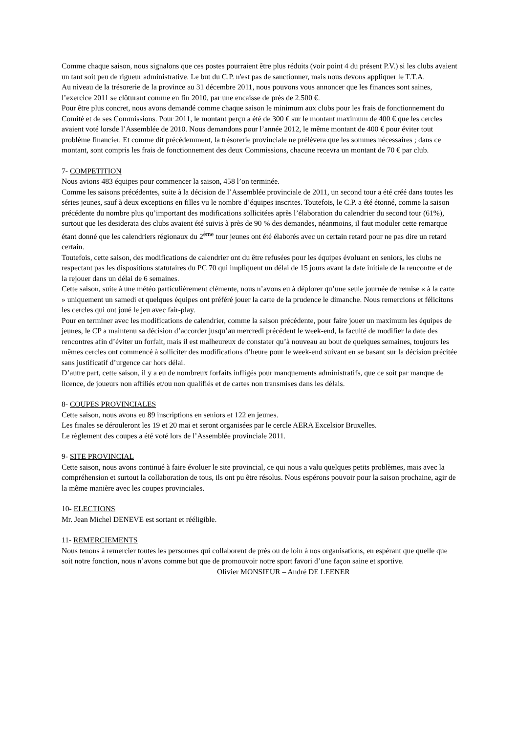Comme chaque saison, nous signalons que ces postes pourraient être plus réduits (voir point 4 du présent P.V.) si les clubs avaient un tant soit peu de rigueur administrative. Le but du C.P. n'est pas de sanctionner, mais nous devons appliquer le T.T.A.
Au niveau de la trésorerie de la province au 31 décembre 2011, nous pouvons vous annoncer que les finances sont saines, l’exercice 2011 se clôturant comme en fin 2010, par une encaisse de près de 2.500 €.
Pour être plus concret, nous avons demandé comme chaque saison le minimum aux clubs pour les frais de fonctionnement du Comité et de ses Commissions. Pour 2011, le montant perçu a été de 300 € sur le montant maximum de 400 € que les cercles avaient voté lorsde l’Assemblée de 2010. Nous demandons pour l’année 2012, le même montant de 400 € pour éviter tout problème financier. Et comme dit précédemment, la trésorerie provinciale ne prélèvera que les sommes nécessaires ; dans ce montant, sont compris les frais de fonctionnement des deux Commissions, chacune recevra un montant de 70 € par club.
7- COMPETITION
Nous avions 483 équipes pour commencer la saison, 458 l’on terminée.
Comme les saisons précédentes, suite à la décision de l’Assemblée provinciale de 2011, un second tour a été créé dans toutes les séries jeunes, sauf à deux exceptions en filles vu le nombre d’équipes inscrites. Toutefois, le C.P. a été étonné, comme la saison précédente du nombre plus qu’important des modifications sollicitées après l’élaboration du calendrier du second tour (61%), surtout que les desiderata des clubs avaient été suivis à près de 90 % des demandes, néanmoins, il faut moduler cette remarque étant donné que les calendriers régionaux du 2<sup>ème</sup> tour jeunes ont été élaborés avec un certain retard pour ne pas dire un retard certain.
Toutefois, cette saison, des modifications de calendrier ont du être refusées pour les équipes évoluant en seniors, les clubs ne respectant pas les dispositions statutaires du PC 70 qui impliquent un délai de 15 jours avant la date initiale de la rencontre et de la rejouer dans un délai de 6 semaines.
Cette saison, suite à une météo particulièrement clémente, nous n’avons eu à déplorer qu’une seule journée de remise « à la carte » uniquement un samedi et quelques équipes ont préféré jouer la carte de la prudence le dimanche. Nous remercions et félicitons les cercles qui ont joué le jeu avec fair-play.
Pour en terminer avec les modifications de calendrier, comme la saison précédente, pour faire jouer un maximum les équipes de jeunes, le CP a maintenu sa décision d’accorder jusqu’au mercredi précédent le week-end, la faculté de modifier la date des rencontres afin d’éviter un forfait, mais il est malheureux de constater qu’à nouveau au bout de quelques semaines, toujours les mêmes cercles ont commencé à solliciter des modifications d’heure pour le week-end suivant en se basant sur la décision précitée sans justificatif d’urgence car hors délai.
D’autre part, cette saison, il y a eu de nombreux forfaits infligés pour manquements administratifs, que ce soit par manque de licence, de joueurs non affiliés et/ou non qualifiés et de cartes non transmises dans les délais.
8- COUPES PROVINCIALES
Cette saison, nous avons eu 89 inscriptions en seniors et 122 en jeunes.
Les finales se dérouleront les 19 et 20 mai et seront organisées par le cercle AERA Excelsior Bruxelles.
Le règlement des coupes a été voté lors de l’Assemblée provinciale 2011.
9- SITE PROVINCIAL
Cette saison, nous avons continué à faire évoluer le site provincial, ce qui nous a valu quelques petits problèmes, mais avec la compréhension et surtout la collaboration de tous, ils ont pu être résolus. Nous espérons pouvoir pour la saison prochaine, agir de la même manière avec les coupes provinciales.
10- ELECTIONS
Mr. Jean Michel DENEVE est sortant et rééligible.
11- REMERCIEMENTS
Nous tenons à remercier toutes les personnes qui collaborent de près ou de loin à nos organisations, en espérant que quelle que soit notre fonction, nous n’avons comme but que de promouvoir notre sport favori d’une façon saine et sportive.
Olivier MONSIEUR – André DE LEENER